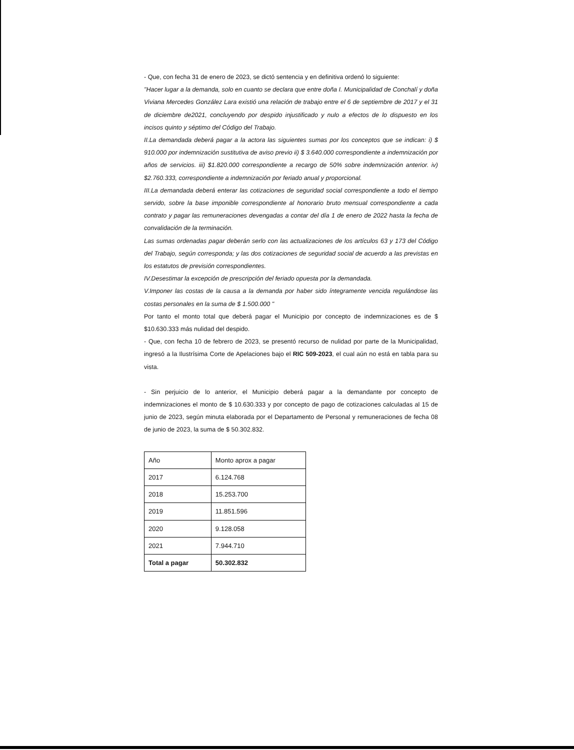- Que, con fecha 31 de enero de 2023, se dictó sentencia y en definitiva ordenó lo siguiente:
"Hacer lugar a la demanda, solo en cuanto se declara que entre doña I. Municipalidad de Conchalí y doña Viviana Mercedes González Lara existió una relación de trabajo entre el 6 de septiembre de 2017 y el 31 de diciembre de2021, concluyendo por despido injustificado y nulo a efectos de lo dispuesto en los incisos quinto y séptimo del Código del Trabajo.
II.La demandada deberá pagar a la actora las siguientes sumas por los conceptos que se indican: i) $ 910.000 por indemnización sustitutiva de aviso previo ii) $ 3.640.000 correspondiente a indemnización por años de servicios. iii) $1.820.000 correspondiente a recargo de 50% sobre indemnización anterior. iv) $2.760.333, correspondiente a indemnización por feriado anual y proporcional.
III.La demandada deberá enterar las cotizaciones de seguridad social correspondiente a todo el tiempo servido, sobre la base imponible correspondiente al honorario bruto mensual correspondiente a cada contrato y pagar las remuneraciones devengadas a contar del día 1 de enero de 2022 hasta la fecha de convalidación de la terminación.
Las sumas ordenadas pagar deberán serlo con las actualizaciones de los artículos 63 y 173 del Código del Trabajo, según corresponda; y las dos cotizaciones de seguridad social de acuerdo a las previstas en los estatutos de previsión correspondientes.
IV.Desestimar la excepción de prescripción del feriado opuesta por la demandada.
V.Imponer las costas de la causa a la demanda por haber sido íntegramente vencida regulándose las costas personales en la suma de $ 1.500.000 "
Por tanto el monto total que deberá pagar el Municipio por concepto de indemnizaciones es de $ $10.630.333 más nulidad del despido.
- Que, con fecha 10 de febrero de 2023, se presentó recurso de nulidad por parte de la Municipalidad, ingresó a la Ilustrísima Corte de Apelaciones bajo el RIC 509-2023, el cual aún no está en tabla para su vista.
- Sin perjuicio de lo anterior, el Municipio deberá pagar a la demandante por concepto de indemnizaciones el monto de $ 10.630.333 y por concepto de pago de cotizaciones calculadas al 15 de junio de 2023, según minuta elaborada por el Departamento de Personal y remuneraciones de fecha 08 de junio de 2023, la suma de $ 50.302.832.
| Año | Monto aprox a pagar |
| 2017 | 6.124.768 |
| 2018 | 15.253.700 |
| 2019 | 11.851.596 |
| 2020 | 9.128.058 |
| 2021 | 7.944.710 |
| Total a pagar | 50.302.832 |